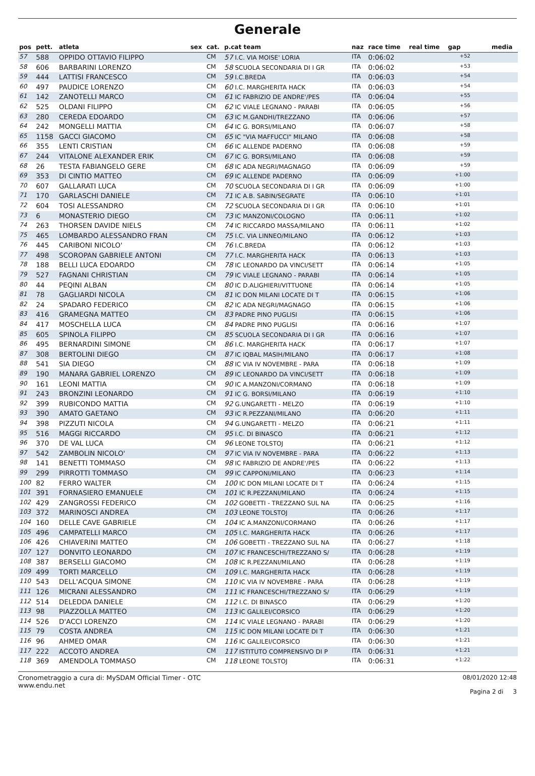Generale
| pos | pett. | atleta | sex | cat. | p.cat team | naz | race time | real time | gap | media |
| --- | --- | --- | --- | --- | --- | --- | --- | --- | --- | --- |
| 57 | 588 | OPPIDO OTTAVIO FILIPPO | | CM | 57 I.C. VIA MOISE' LORIA | ITA | 0:06:02 | | +52 | |
| 58 | 606 | BARBARINI LORENZO | | CM | 58 SCUOLA SECONDARIA DI I GR | ITA | 0:06:02 | | +53 | |
| 59 | 444 | LATTISI FRANCESCO | | CM | 59 I.C.BREDA | ITA | 0:06:03 | | +54 | |
| 60 | 497 | PAUDICE LORENZO | | CM | 60 I.C. MARGHERITA HACK | ITA | 0:06:03 | | +54 | |
| 61 | 142 | ZANOTELLI MARCO | | CM | 61 IC FABRIZIO DE ANDRE'/PES | ITA | 0:06:04 | | +55 | |
| 62 | 525 | OLDANI FILIPPO | | CM | 62 IC VIALE LEGNANO - PARABI | ITA | 0:06:05 | | +56 | |
| 63 | 280 | CEREDA EDOARDO | | CM | 63 IC M.GANDHI/TREZZANO | ITA | 0:06:06 | | +57 | |
| 64 | 242 | MONGELLI MATTIA | | CM | 64 IC G. BORSI/MILANO | ITA | 0:06:07 | | +58 | |
| 65 | 1158 | GACCI GIACOMO | | CM | 65 IC "VIA MAFFUCCI" MILANO | ITA | 0:06:08 | | +58 | |
| 66 | 355 | LENTI CRISTIAN | | CM | 66 IC ALLENDE PADERNO | ITA | 0:06:08 | | +59 | |
| 67 | 244 | VITALONE ALEXANDER ERIK | | CM | 67 IC G. BORSI/MILANO | ITA | 0:06:08 | | +59 | |
| 68 | 26 | TESTA FABIANGELO GERE | | CM | 68 IC ADA NEGRI/MAGNAGO | ITA | 0:06:09 | | +59 | |
| 69 | 353 | DI CINTIO MATTEO | | CM | 69 IC ALLENDE PADERNO | ITA | 0:06:09 | | +1:00 | |
| 70 | 607 | GALLARATI LUCA | | CM | 70 SCUOLA SECONDARIA DI I GR | ITA | 0:06:09 | | +1:00 | |
| 71 | 170 | GARLASCHI DANIELE | | CM | 71 IC A.B. SABIN/SEGRATE | ITA | 0:06:10 | | +1:01 | |
| 72 | 604 | TOSI ALESSANDRO | | CM | 72 SCUOLA SECONDARIA DI I GR | ITA | 0:06:10 | | +1:01 | |
| 73 | 6 | MONASTERIO DIEGO | | CM | 73 IC MANZONI/COLOGNO | ITA | 0:06:11 | | +1:02 | |
| 74 | 263 | THORSEN DAVIDE NIELS | | CM | 74 IC RICCARDO MASSA/MILANO | ITA | 0:06:11 | | +1:02 | |
| 75 | 465 | LOMBARDO ALESSANDRO FRAN | | CM | 75 I.C. VIA LINNEO/MILANO | ITA | 0:06:12 | | +1:03 | |
| 76 | 445 | CARIBONI NICOLO' | | CM | 76 I.C.BREDA | ITA | 0:06:12 | | +1:03 | |
| 77 | 498 | SCOROPAN GABRIELE ANTONI | | CM | 77 I.C. MARGHERITA HACK | ITA | 0:06:13 | | +1:03 | |
| 78 | 188 | BELLI LUCA EDOARDO | | CM | 78 IC LEONARDO DA VINCI/SETT | ITA | 0:06:14 | | +1:05 | |
| 79 | 527 | FAGNANI CHRISTIAN | | CM | 79 IC VIALE LEGNANO - PARABI | ITA | 0:06:14 | | +1:05 | |
| 80 | 44 | PEQINI ALBAN | | CM | 80 IC D.ALIGHIERI/VITTUONE | ITA | 0:06:14 | | +1:05 | |
| 81 | 78 | GAGLIARDI NICOLA | | CM | 81 IC DON MILANI LOCATE DI T | ITA | 0:06:15 | | +1:06 | |
| 82 | 24 | SPADARO FEDERICO | | CM | 82 IC ADA NEGRI/MAGNAGO | ITA | 0:06:15 | | +1:06 | |
| 83 | 416 | GRAMEGNA MATTEO | | CM | 83 PADRE PINO PUGLISI | ITA | 0:06:15 | | +1:06 | |
| 84 | 417 | MOSCHELLA LUCA | | CM | 84 PADRE PINO PUGLISI | ITA | 0:06:16 | | +1:07 | |
| 85 | 605 | SPINOLA FILIPPO | | CM | 85 SCUOLA SECONDARIA DI I GR | ITA | 0:06:16 | | +1:07 | |
| 86 | 495 | BERNARDINI SIMONE | | CM | 86 I.C. MARGHERITA HACK | ITA | 0:06:17 | | +1:07 | |
| 87 | 308 | BERTOLINI DIEGO | | CM | 87 IC IQBAL MASIH/MILANO | ITA | 0:06:17 | | +1:08 | |
| 88 | 541 | SIA DIEGO | | CM | 88 IC VIA IV NOVEMBRE - PARA | ITA | 0:06:18 | | +1:09 | |
| 89 | 190 | MANARA GABRIEL LORENZO | | CM | 89 IC LEONARDO DA VINCI/SETT | ITA | 0:06:18 | | +1:09 | |
| 90 | 161 | LEONI MATTIA | | CM | 90 IC A.MANZONI/CORMANO | ITA | 0:06:18 | | +1:09 | |
| 91 | 243 | BRONZINI LEONARDO | | CM | 91 IC G. BORSI/MILANO | ITA | 0:06:19 | | +1:10 | |
| 92 | 399 | RUBICONDO MATTIA | | CM | 92 G.UNGARETTI - MELZO | ITA | 0:06:19 | | +1:10 | |
| 93 | 390 | AMATO GAETANO | | CM | 93 IC R.PEZZANI/MILANO | ITA | 0:06:20 | | +1:11 | |
| 94 | 398 | PIZZUTI NICOLA | | CM | 94 G.UNGARETTI - MELZO | ITA | 0:06:21 | | +1:11 | |
| 95 | 516 | MAGGI RICCARDO | | CM | 95 I.C. DI BINASCO | ITA | 0:06:21 | | +1:12 | |
| 96 | 370 | DE VAL LUCA | | CM | 96 LEONE TOLSTOJ | ITA | 0:06:21 | | +1:12 | |
| 97 | 542 | ZAMBOLIN NICOLO' | | CM | 97 IC VIA IV NOVEMBRE - PARA | ITA | 0:06:22 | | +1:13 | |
| 98 | 141 | BENETTI TOMMASO | | CM | 98 IC FABRIZIO DE ANDRE'/PES | ITA | 0:06:22 | | +1:13 | |
| 99 | 299 | PIRROTTI TOMMASO | | CM | 99 IC CAPPONI/MILANO | ITA | 0:06:23 | | +1:14 | |
| 100 | 82 | FERRO WALTER | | CM | 100 IC DON MILANI LOCATE DI T | ITA | 0:06:24 | | +1:15 | |
| 101 | 391 | FORNASIERO EMANUELE | | CM | 101 IC R.PEZZANI/MILANO | ITA | 0:06:24 | | +1:15 | |
| 102 | 429 | ZANGROSSI FEDERICO | | CM | 102 GOBETTI - TREZZANO SUL NA | ITA | 0:06:25 | | +1:16 | |
| 103 | 372 | MARINOSCI ANDREA | | CM | 103 LEONE TOLSTOJ | ITA | 0:06:26 | | +1:17 | |
| 104 | 160 | DELLE CAVE GABRIELE | | CM | 104 IC A.MANZONI/CORMANO | ITA | 0:06:26 | | +1:17 | |
| 105 | 496 | CAMPATELLI MARCO | | CM | 105 I.C. MARGHERITA HACK | ITA | 0:06:26 | | +1:17 | |
| 106 | 426 | CHIAVERINI MATTEO | | CM | 106 GOBETTI - TREZZANO SUL NA | ITA | 0:06:27 | | +1:18 | |
| 107 | 127 | DONVITO LEONARDO | | CM | 107 IC FRANCESCHI/TREZZANO S/ | ITA | 0:06:28 | | +1:19 | |
| 108 | 387 | BERSELLI GIACOMO | | CM | 108 IC R.PEZZANI/MILANO | ITA | 0:06:28 | | +1:19 | |
| 109 | 499 | TORTI MARCELLO | | CM | 109 I.C. MARGHERITA HACK | ITA | 0:06:28 | | +1:19 | |
| 110 | 543 | DELL'ACQUA SIMONE | | CM | 110 IC VIA IV NOVEMBRE - PARA | ITA | 0:06:28 | | +1:19 | |
| 111 | 126 | MICRANI ALESSANDRO | | CM | 111 IC FRANCESCHI/TREZZANO S/ | ITA | 0:06:29 | | +1:19 | |
| 112 | 514 | DELEDDA DANIELE | | CM | 112 I.C. DI BINASCO | ITA | 0:06:29 | | +1:20 | |
| 113 | 98 | PIAZZOLLA MATTEO | | CM | 113 IC GALILEI/CORSICO | ITA | 0:06:29 | | +1:20 | |
| 114 | 526 | D'ACCI LORENZO | | CM | 114 IC VIALE LEGNANO - PARABI | ITA | 0:06:29 | | +1:20 | |
| 115 | 79 | COSTA ANDREA | | CM | 115 IC DON MILANI LOCATE DI T | ITA | 0:06:30 | | +1:21 | |
| 116 | 96 | AHMED OMAR | | CM | 116 IC GALILEI/CORSICO | ITA | 0:06:30 | | +1:21 | |
| 117 | 222 | ACCOTO ANDREA | | CM | 117 ISTITUTO COMPRENSIVO DI P | ITA | 0:06:31 | | +1:21 | |
| 118 | 369 | AMENDOLA TOMMASO | | CM | 118 LEONE TOLSTOJ | ITA | 0:06:31 | | +1:22 | |
Cronometraggio a cura di: MySDAM Official Timer - OTC
www.endu.net
08/01/2020 12:48
Pagina 2 di 3